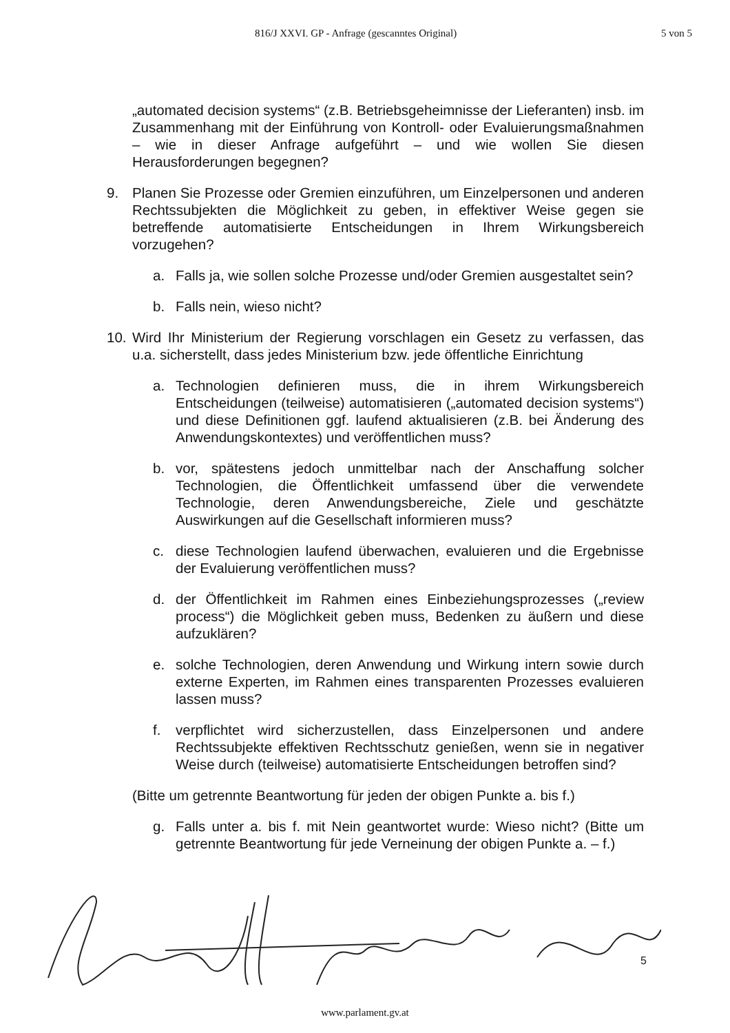816/J XXVI. GP - Anfrage (gescanntes Original) 5 von 5
„automated decision systems“ (z.B. Betriebsgeheimnisse der Lieferanten) insb. im Zusammenhang mit der Einführung von Kontroll- oder Evaluierungsmaßnahmen – wie in dieser Anfrage aufgeführt – und wie wollen Sie diesen Herausforderungen begegnen?
9. Planen Sie Prozesse oder Gremien einzuführen, um Einzelpersonen und anderen Rechtssubjekten die Möglichkeit zu geben, in effektiver Weise gegen sie betreffende automatisierte Entscheidungen in Ihrem Wirkungsbereich vorzugehen?
a. Falls ja, wie sollen solche Prozesse und/oder Gremien ausgestaltet sein?
b. Falls nein, wieso nicht?
10. Wird Ihr Ministerium der Regierung vorschlagen ein Gesetz zu verfassen, das u.a. sicherstellt, dass jedes Ministerium bzw. jede öffentliche Einrichtung
a. Technologien definieren muss, die in ihrem Wirkungsbereich Entscheidungen (teilweise) automatisieren („automated decision systems“) und diese Definitionen ggf. laufend aktualisieren (z.B. bei Änderung des Anwendungskontextes) und veröffentlichen muss?
b. vor, spätestens jedoch unmittelbar nach der Anschaffung solcher Technologien, die Öffentlichkeit umfassend über die verwendete Technologie, deren Anwendungsbereiche, Ziele und geschätzte Auswirkungen auf die Gesellschaft informieren muss?
c. diese Technologien laufend überwachen, evaluieren und die Ergebnisse der Evaluierung veröffentlichen muss?
d. der Öffentlichkeit im Rahmen eines Einbeziehungsprozesses („review process“) die Möglichkeit geben muss, Bedenken zu äußern und diese aufzuklären?
e. solche Technologien, deren Anwendung und Wirkung intern sowie durch externe Experten, im Rahmen eines transparenten Prozesses evaluieren lassen muss?
f. verpflichtet wird sicherzustellen, dass Einzelpersonen und andere Rechtssubjekte effektiven Rechtsschutz genießen, wenn sie in negativer Weise durch (teilweise) automatisierte Entscheidungen betroffen sind?
(Bitte um getrennte Beantwortung für jeden der obigen Punkte a. bis f.)
g. Falls unter a. bis f. mit Nein geantwortet wurde: Wieso nicht? (Bitte um getrennte Beantwortung für jede Verneinung der obigen Punkte a. – f.)
5
www.parlament.gv.at